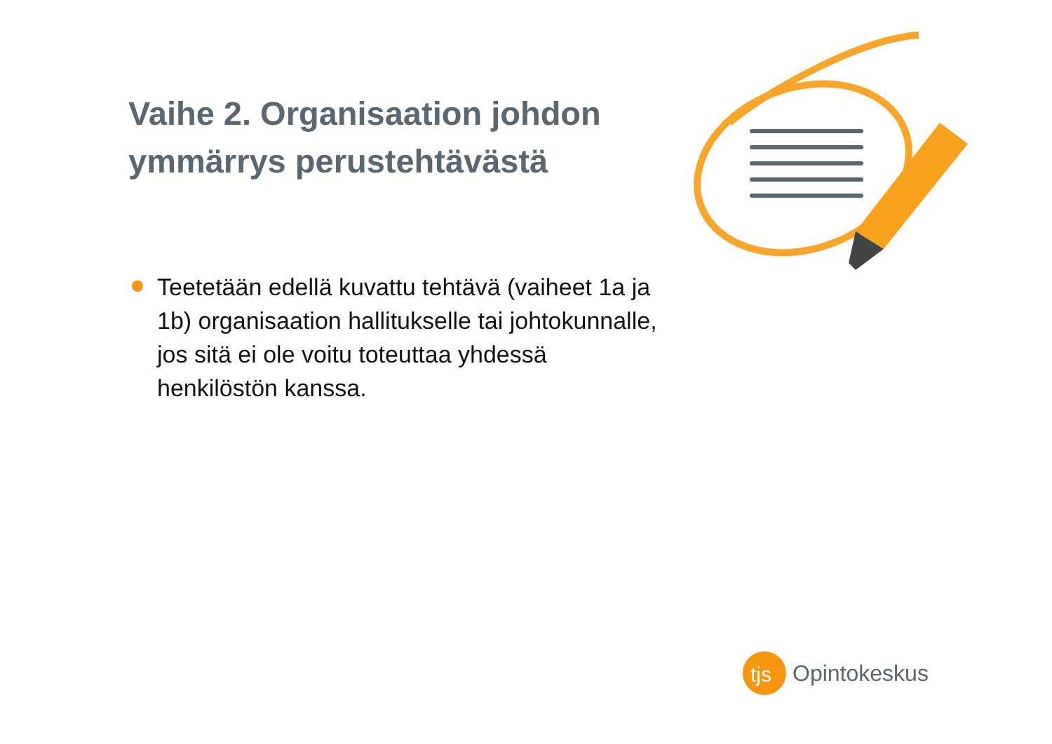Vaihe 2. Organisaation johdon ymmärrys perustehtävästä
Teetetään edellä kuvattu tehtävä (vaiheet 1a ja 1b) organisaation hallitukselle tai johtokunnalle, jos sitä ei ole voitu toteuttaa yhdessä henkilöstön kanssa.
tjs
Opintokeskus